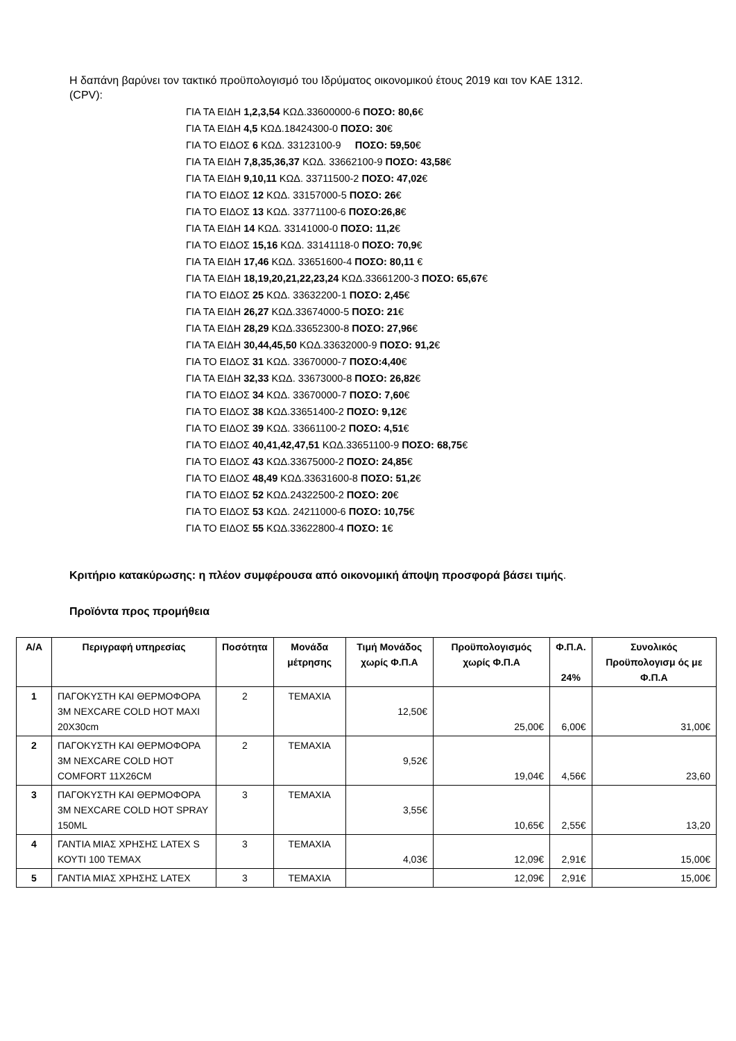Η δαπάνη βαρύνει τον τακτικό προϋπολογισμό του Ιδρύματος οικονομικού έτους 2019 και τον ΚΑΕ 1312.
(CPV):
ΓΙΑ ΤΑ ΕΙΔΗ 1,2,3,54 ΚΩΔ.33600000-6 ΠΟΣΟ: 80,6€
ΓΙΑ ΤΑ ΕΙΔΗ 4,5 ΚΩΔ.18424300-0 ΠΟΣΟ: 30€
ΓΙΑ ΤΟ ΕΙΔΟΣ 6 ΚΩΔ. 33123100-9 ΠΟΣΟ: 59,50€
ΓΙΑ ΤΑ ΕΙΔΗ 7,8,35,36,37 ΚΩΔ. 33662100-9 ΠΟΣΟ: 43,58€
ΓΙΑ ΤΑ ΕΙΔΗ 9,10,11 ΚΩΔ. 33711500-2 ΠΟΣΟ: 47,02€
ΓΙΑ ΤΟ ΕΙΔΟΣ 12 ΚΩΔ. 33157000-5 ΠΟΣΟ: 26€
ΓΙΑ ΤΟ ΕΙΔΟΣ 13 ΚΩΔ. 33771100-6 ΠΟΣΟ:26,8€
ΓΙΑ ΤΑ ΕΙΔΗ 14 ΚΩΔ. 33141000-0 ΠΟΣΟ: 11,2€
ΓΙΑ ΤΟ ΕΙΔΟΣ 15,16 ΚΩΔ. 33141118-0 ΠΟΣΟ: 70,9€
ΓΙΑ ΤΑ ΕΙΔΗ 17,46 ΚΩΔ. 33651600-4 ΠΟΣΟ: 80,11 €
ΓΙΑ ΤΑ ΕΙΔΗ 18,19,20,21,22,23,24 ΚΩΔ.33661200-3 ΠΟΣΟ: 65,67€
ΓΙΑ ΤΟ ΕΙΔΟΣ 25 ΚΩΔ. 33632200-1 ΠΟΣΟ: 2,45€
ΓΙΑ ΤΑ ΕΙΔΗ 26,27 ΚΩΔ.33674000-5 ΠΟΣΟ: 21€
ΓΙΑ ΤΑ ΕΙΔΗ 28,29 ΚΩΔ.33652300-8 ΠΟΣΟ: 27,96€
ΓΙΑ ΤΑ ΕΙΔΗ 30,44,45,50 ΚΩΔ.33632000-9 ΠΟΣΟ: 91,2€
ΓΙΑ ΤΟ ΕΙΔΟΣ 31 ΚΩΔ. 33670000-7 ΠΟΣΟ:4,40€
ΓΙΑ ΤΑ ΕΙΔΗ 32,33 ΚΩΔ. 33673000-8 ΠΟΣΟ: 26,82€
ΓΙΑ ΤΟ ΕΙΔΟΣ 34 ΚΩΔ. 33670000-7 ΠΟΣΟ: 7,60€
ΓΙΑ ΤΟ ΕΙΔΟΣ 38 ΚΩΔ.33651400-2 ΠΟΣΟ: 9,12€
ΓΙΑ ΤΟ ΕΙΔΟΣ 39 ΚΩΔ. 33661100-2 ΠΟΣΟ: 4,51€
ΓΙΑ ΤΟ ΕΙΔΟΣ 40,41,42,47,51 ΚΩΔ.33651100-9 ΠΟΣΟ: 68,75€
ΓΙΑ ΤΟ ΕΙΔΟΣ 43 ΚΩΔ.33675000-2 ΠΟΣΟ: 24,85€
ΓΙΑ ΤΟ ΕΙΔΟΣ 48,49 ΚΩΔ.33631600-8 ΠΟΣΟ: 51,2€
ΓΙΑ ΤΟ ΕΙΔΟΣ 52 ΚΩΔ.24322500-2 ΠΟΣΟ: 20€
ΓΙΑ ΤΟ ΕΙΔΟΣ 53 ΚΩΔ. 24211000-6 ΠΟΣΟ: 10,75€
ΓΙΑ ΤΟ ΕΙΔΟΣ 55 ΚΩΔ.33622800-4 ΠΟΣΟ: 1€
Κριτήριο κατακύρωσης: η πλέον συμφέρουσα από οικονομική άποψη προσφορά βάσει τιμής.
Προϊόντα προς προμήθεια
| Α/Α | Περιγραφή υπηρεσίας | Ποσότητα | Μονάδα μέτρησης | Τιμή Μονάδος χωρίς Φ.Π.Α | Προϋπολογισμός χωρίς Φ.Π.Α | Φ.Π.Α. 24% | Συνολικός Προϋπολογισμ ός με Φ.Π.Α |
| --- | --- | --- | --- | --- | --- | --- | --- |
| 1 | ΠΑΓΟΚΥΣΤΗ ΚΑΙ ΘΕΡΜΟΦΟΡΑ 3M NEXCARE COLD HOT MAXI 20X30cm | 2 | ΤΕΜΑΧΙΑ | 12,50€ | 25,00€ | 6,00€ | 31,00€ |
| 2 | ΠΑΓΟΚΥΣΤΗ ΚΑΙ ΘΕΡΜΟΦΟΡΑ 3M NEXCARE COLD HOT COMFORT 11X26CM | 2 | ΤΕΜΑΧΙΑ | 9,52€ | 19,04€ | 4,56€ | 23,60 |
| 3 | ΠΑΓΟΚΥΣΤΗ ΚΑΙ ΘΕΡΜΟΦΟΡΑ 3M NEXCARE COLD HOT SPRAY 150ML | 3 | ΤΕΜΑΧΙΑ | 3,55€ | 10,65€ | 2,55€ | 13,20 |
| 4 | ΓΑΝΤΙΑ ΜΙΑΣ ΧΡΗΣΗΣ LATEX S ΚΟΥΤΙ 100 ΤΕΜΑΧ | 3 | ΤΕΜΑΧΙΑ | 4,03€ | 12,09€ | 2,91€ | 15,00€ |
| 5 | ΓΑΝΤΙΑ ΜΙΑΣ ΧΡΗΣΗΣ LATEX | 3 | ΤΕΜΑΧΙΑ | | 12,09€ | 2,91€ | 15,00€ |